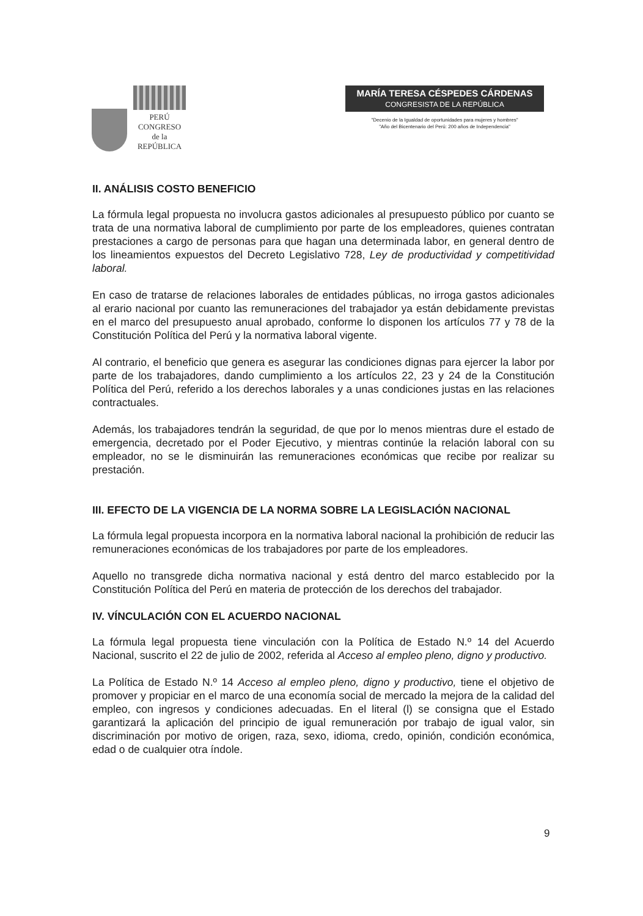PERÚ
CONGRESO
de la
REPÚBLICA
MARÍA TERESA CÉSPEDES CÁRDENAS
CONGRESISTA DE LA REPÚBLICA
"Decenio de la Igualdad de oportunidades para mujeres y hombres"
"Año del Bicentenario del Perú: 200 años de Independencia"
II. ANÁLISIS COSTO BENEFICIO
La fórmula legal propuesta no involucra gastos adicionales al presupuesto público por cuanto se trata de una normativa laboral de cumplimiento por parte de los empleadores, quienes contratan prestaciones a cargo de personas para que hagan una determinada labor, en general dentro de los lineamientos expuestos del Decreto Legislativo 728, Ley de productividad y competitividad laboral.
En caso de tratarse de relaciones laborales de entidades públicas, no irroga gastos adicionales al erario nacional por cuanto las remuneraciones del trabajador ya están debidamente previstas en el marco del presupuesto anual aprobado, conforme lo disponen los artículos 77 y 78 de la Constitución Política del Perú y la normativa laboral vigente.
Al contrario, el beneficio que genera es asegurar las condiciones dignas para ejercer la labor por parte de los trabajadores, dando cumplimiento a los artículos 22, 23 y 24 de la Constitución Política del Perú, referido a los derechos laborales y a unas condiciones justas en las relaciones contractuales.
Además, los trabajadores tendrán la seguridad, de que por lo menos mientras dure el estado de emergencia, decretado por el Poder Ejecutivo, y mientras continúe la relación laboral con su empleador, no se le disminuirán las remuneraciones económicas que recibe por realizar su prestación.
III. EFECTO DE LA VIGENCIA DE LA NORMA SOBRE LA LEGISLACIÓN NACIONAL
La fórmula legal propuesta incorpora en la normativa laboral nacional la prohibición de reducir las remuneraciones económicas de los trabajadores por parte de los empleadores.
Aquello no transgrede dicha normativa nacional y está dentro del marco establecido por la Constitución Política del Perú en materia de protección de los derechos del trabajador.
IV. VÍNCULACIÓN CON EL ACUERDO NACIONAL
La fórmula legal propuesta tiene vinculación con la Política de Estado N.º 14 del Acuerdo Nacional, suscrito el 22 de julio de 2002, referida al Acceso al empleo pleno, digno y productivo.
La Política de Estado N.º 14 Acceso al empleo pleno, digno y productivo, tiene el objetivo de promover y propiciar en el marco de una economía social de mercado la mejora de la calidad del empleo, con ingresos y condiciones adecuadas. En el literal (l) se consigna que el Estado garantizará la aplicación del principio de igual remuneración por trabajo de igual valor, sin discriminación por motivo de origen, raza, sexo, idioma, credo, opinión, condición económica, edad o de cualquier otra índole.
9